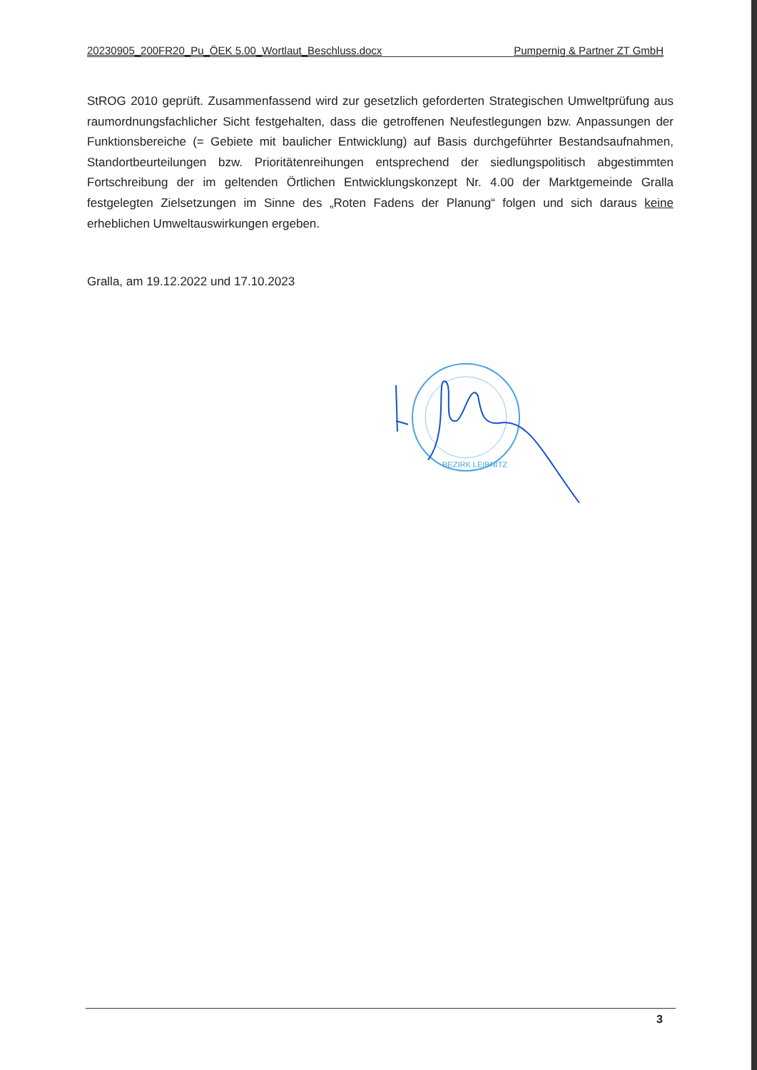20230905_200FR20_Pu_ÖEK 5.00_Wortlaut_Beschluss.docx Pumpernig & Partner ZT GmbH
StROG 2010 geprüft. Zusammenfassend wird zur gesetzlich geforderten Strategischen Umweltprüfung aus raumordnungsfachlicher Sicht festgehalten, dass die getroffenen Neufestlegungen bzw. Anpassungen der Funktionsbereiche (= Gebiete mit baulicher Entwicklung) auf Basis durchgeführter Bestandsaufnahmen, Standortbeurteilungen bzw. Prioritätenreihungen entsprechend der siedlungspolitisch abgestimmten Fortschreibung der im geltenden Örtlichen Entwicklungskonzept Nr. 4.00 der Marktgemeinde Gralla festgelegten Zielsetzungen im Sinne des „Roten Fadens der Planung“ folgen und sich daraus keine erheblichen Umweltauswirkungen ergeben.
Gralla, am 19.12.2022 und 17.10.2023
BEZIRK LEIBNITZ
3